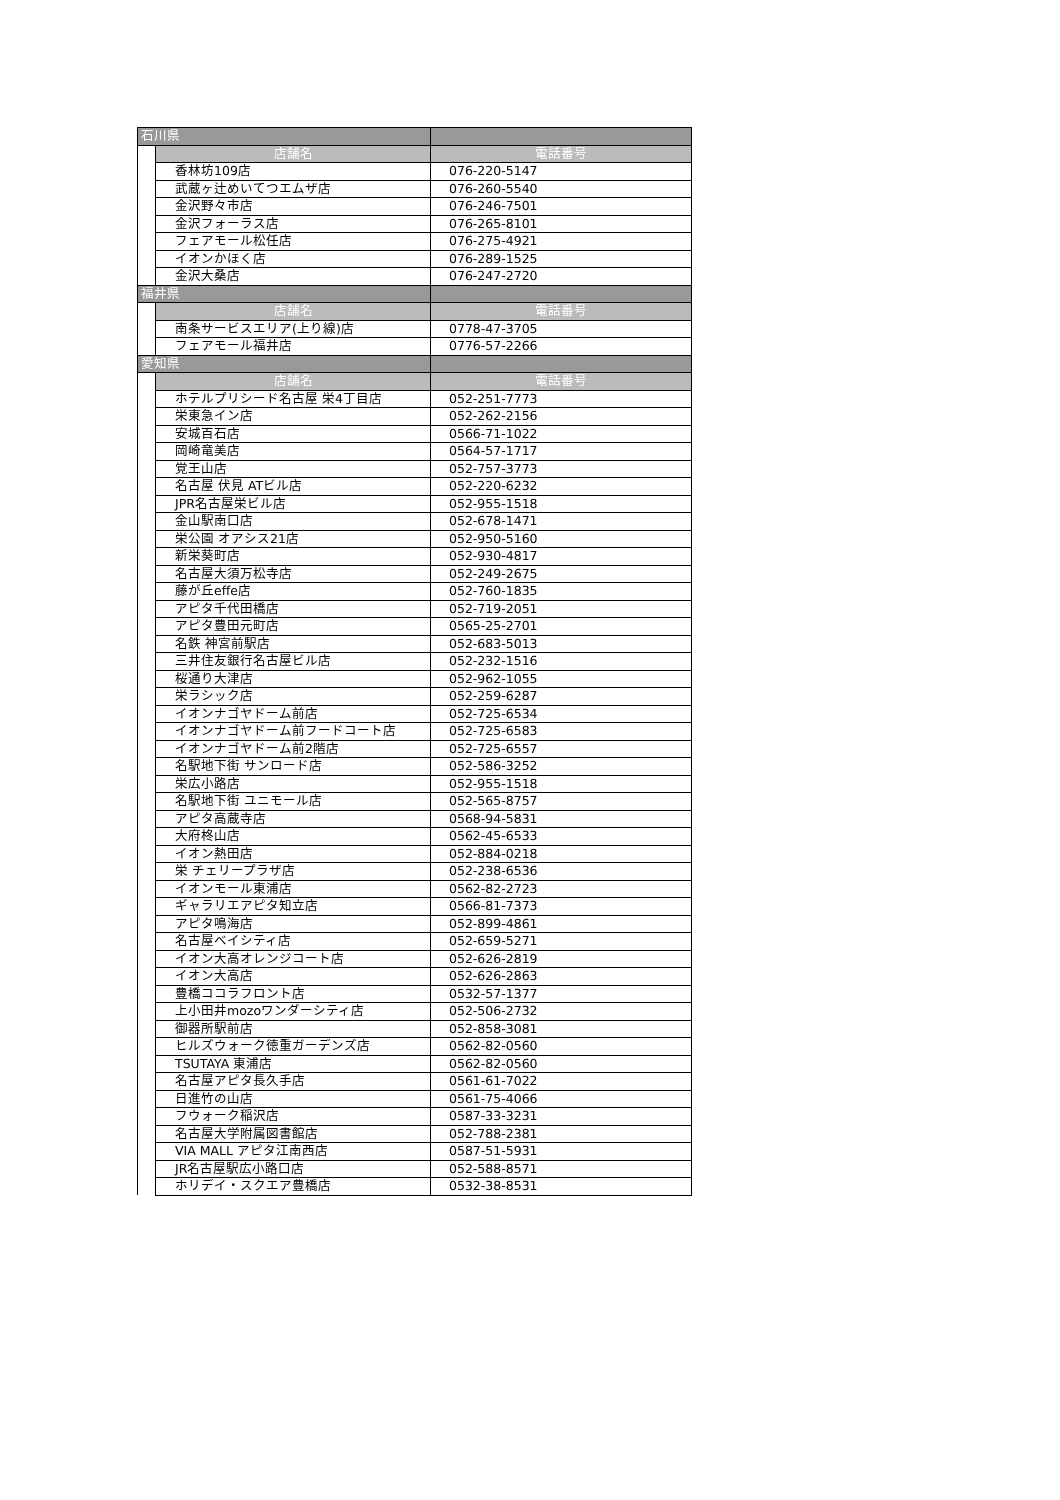| 石川県 | | |
| | 店舗名 | 電話番号 |
| | 香林坊109店 | 076-220-5147 |
| | 武蔵ヶ辻めいてつエムザ店 | 076-260-5540 |
| | 金沢野々市店 | 076-246-7501 |
| | 金沢フォーラス店 | 076-265-8101 |
| | フェアモール松任店 | 076-275-4921 |
| | イオンかほく店 | 076-289-1525 |
| | 金沢大桑店 | 076-247-2720 |
| 福井県 | | |
| | 店舗名 | 電話番号 |
| | 南条サービスエリア(上り線)店 | 0778-47-3705 |
| | フェアモール福井店 | 0776-57-2266 |
| 愛知県 | | |
| | 店舗名 | 電話番号 |
| | ホテルプリシード名古屋 栄4丁目店 | 052-251-7773 |
| | 栄東急イン店 | 052-262-2156 |
| | 安城百石店 | 0566-71-1022 |
| | 岡崎竜美店 | 0564-57-1717 |
| | 覚王山店 | 052-757-3773 |
| | 名古屋 伏見 ATビル店 | 052-220-6232 |
| | JPR名古屋栄ビル店 | 052-955-1518 |
| | 金山駅南口店 | 052-678-1471 |
| | 栄公園 オアシス21店 | 052-950-5160 |
| | 新栄葵町店 | 052-930-4817 |
| | 名古屋大須万松寺店 | 052-249-2675 |
| | 藤が丘effe店 | 052-760-1835 |
| | アピタ千代田橋店 | 052-719-2051 |
| | アピタ豊田元町店 | 0565-25-2701 |
| | 名鉄 神宮前駅店 | 052-683-5013 |
| | 三井住友銀行名古屋ビル店 | 052-232-1516 |
| | 桜通り大津店 | 052-962-1055 |
| | 栄ラシック店 | 052-259-6287 |
| | イオンナゴヤドーム前店 | 052-725-6534 |
| | イオンナゴヤドーム前フードコート店 | 052-725-6583 |
| | イオンナゴヤドーム前2階店 | 052-725-6557 |
| | 名駅地下街 サンロード店 | 052-586-3252 |
| | 栄広小路店 | 052-955-1518 |
| | 名駅地下街 ユニモール店 | 052-565-8757 |
| | アピタ高蔵寺店 | 0568-94-5831 |
| | 大府柊山店 | 0562-45-6533 |
| | イオン熱田店 | 052-884-0218 |
| | 栄 チェリープラザ店 | 052-238-6536 |
| | イオンモール東浦店 | 0562-82-2723 |
| | ギャラリエアピタ知立店 | 0566-81-7373 |
| | アピタ鳴海店 | 052-899-4861 |
| | 名古屋ベイシティ店 | 052-659-5271 |
| | イオン大高オレンジコート店 | 052-626-2819 |
| | イオン大高店 | 052-626-2863 |
| | 豊橋ココラフロント店 | 0532-57-1377 |
| | 上小田井mozoワンダーシティ店 | 052-506-2732 |
| | 御器所駅前店 | 052-858-3081 |
| | ヒルズウォーク徳重ガーデンズ店 | 0562-82-0560 |
| | TSUTAYA 東浦店 | 0562-82-0560 |
| | 名古屋アピタ長久手店 | 0561-61-7022 |
| | 日進竹の山店 | 0561-75-4066 |
| | フウォーク稲沢店 | 0587-33-3231 |
| | 名古屋大学附属図書館店 | 052-788-2381 |
| | VIA MALL アピタ江南西店 | 0587-51-5931 |
| | JR名古屋駅広小路口店 | 052-588-8571 |
| | ホリデイ・スクエア豊橋店 | 0532-38-8531 |